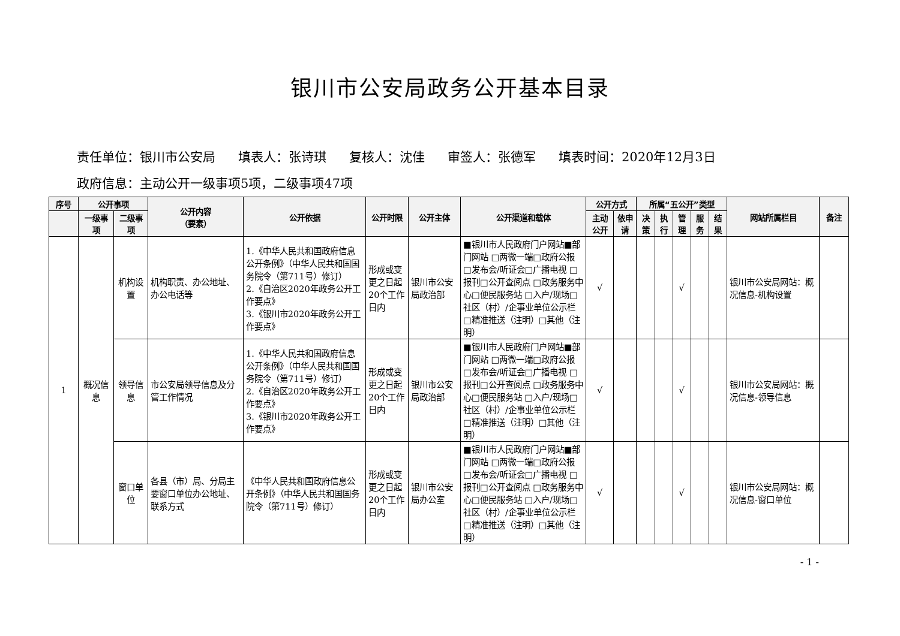银川市公安局政务公开基本目录
责任单位：银川市公安局 填表人：张诗琪 复核人：沈佳 审签人：张德军 填表时间：2020年12月3日
政府信息：主动公开一级事项5项，二级事项47项
| 序号 | 公开事项 | | 公开内容 （要素） | 公开依据 | 公开时限 | 公开主体 | 公开渠道和载体 | 公开方式 | | 所属“五公开”类型 | | | | | 网站所属栏目 | 备注 |
| --- | --- | --- | --- | --- | --- | --- | --- | --- | --- | --- | --- | --- | --- | --- | --- | --- |
| | 一级事项 | 二级事项 | | | | | | 主动公开 | 依申请 | 决策 | 执行 | 管理 | 服务 | 结果 | | |
| 1 | 概况信息 | 机构设置 | 机构职责、办公地址、办公电话等 | 1.《中华人民共和国政府信息公开条例》（中华人民共和国国务院令（第711号）修订） 2.《自治区2020年政务公开工作要点》 3.《银川市2020年政务公开工作要点》 | 形成或变更之日起20个工作日内 | 银川市公安局政治部 | ■银川市人民政府门户网站■部门网站 □两微一端□政府公报 □发布会/听证会□广播电视 □报刊□公开查阅点 □政务服务中心□便民服务站 □入户/现场□社区（村）/企事业单位公示栏□精准推送（注明）□其他（注明） | √ | | | | √ | | | 银川市公安局网站：概况信息-机构设置 | |
| | | 领导信息 | 市公安局领导信息及分管工作情况 | 1.《中华人民共和国政府信息公开条例》（中华人民共和国国务院令（第711号）修订） 2.《自治区2020年政务公开工作要点》 3.《银川市2020年政务公开工作要点》 | 形成或变更之日起20个工作日内 | 银川市公安局政治部 | ■银川市人民政府门户网站■部门网站 □两微一端□政府公报 □发布会/听证会□广播电视 □报刊□公开查阅点 □政务服务中心□便民服务站 □入户/现场□社区（村）/企事业单位公示栏□精准推送（注明）□其他（注明） | √ | | | | √ | | | 银川市公安局网站：概况信息-领导信息 | |
| | | 窗口单位 | 各县（市）局、分局主要窗口单位办公地址、联系方式 | 《中华人民共和国政府信息公开条例》（中华人民共和国国务院令（第711号）修订） | 形成或变更之日起20个工作日内 | 银川市公安局办公室 | ■银川市人民政府门户网站■部门网站 □两微一端□政府公报 □发布会/听证会□广播电视 □报刊□公开查阅点 □政务服务中心□便民服务站 □入户/现场□社区（村）/企事业单位公示栏□精准推送（注明）□其他（注明） | √ | | | | √ | | | 银川市公安局网站：概况信息-窗口单位 | |
- 1 -